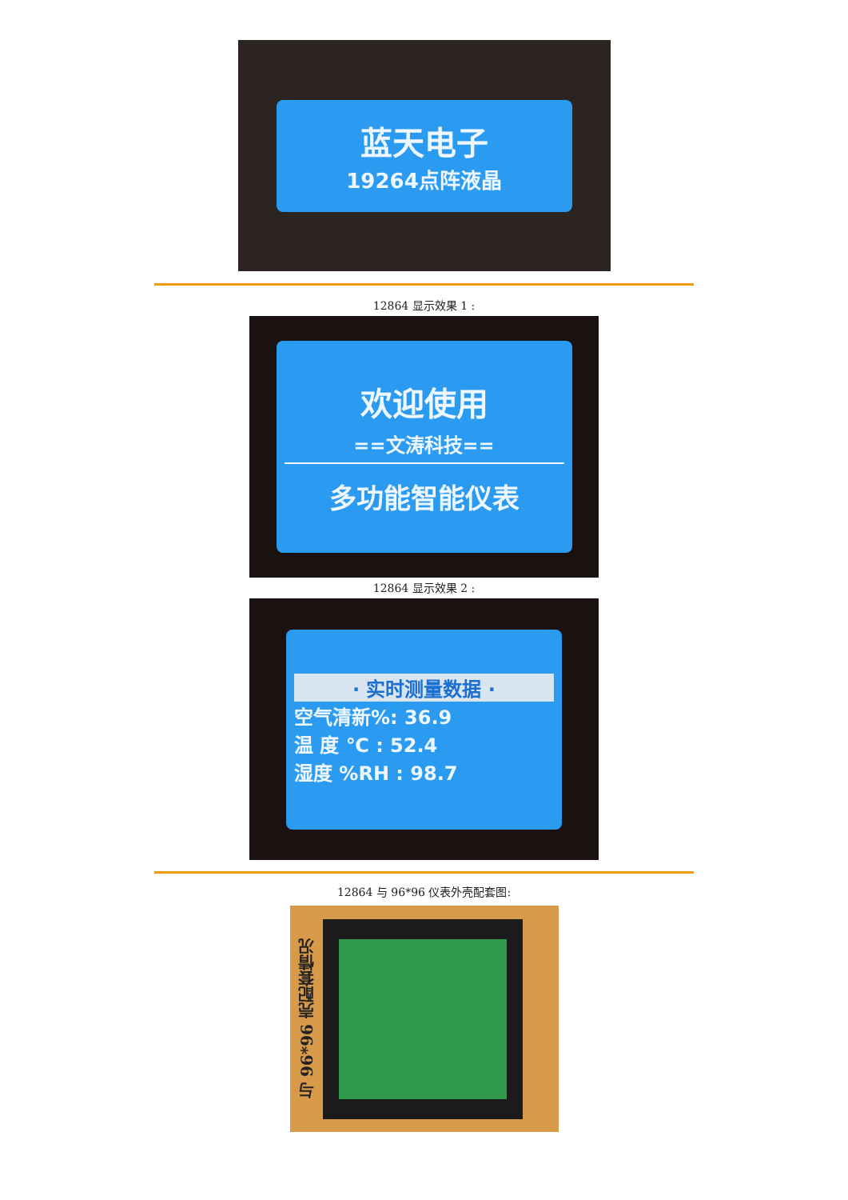蓝天电子
19264点阵液晶
12864 显示效果 1 :
欢迎使用
==文涛科技==
多功能智能仪表
12864 显示效果 2 :
· 实时测量数据 ·
空气清新%: 36.9
温 度 ℃ : 52.4
湿度 %RH : 98.7
12864 与 96*96 仪表外壳配套图:
与 96*96 壳配套情况